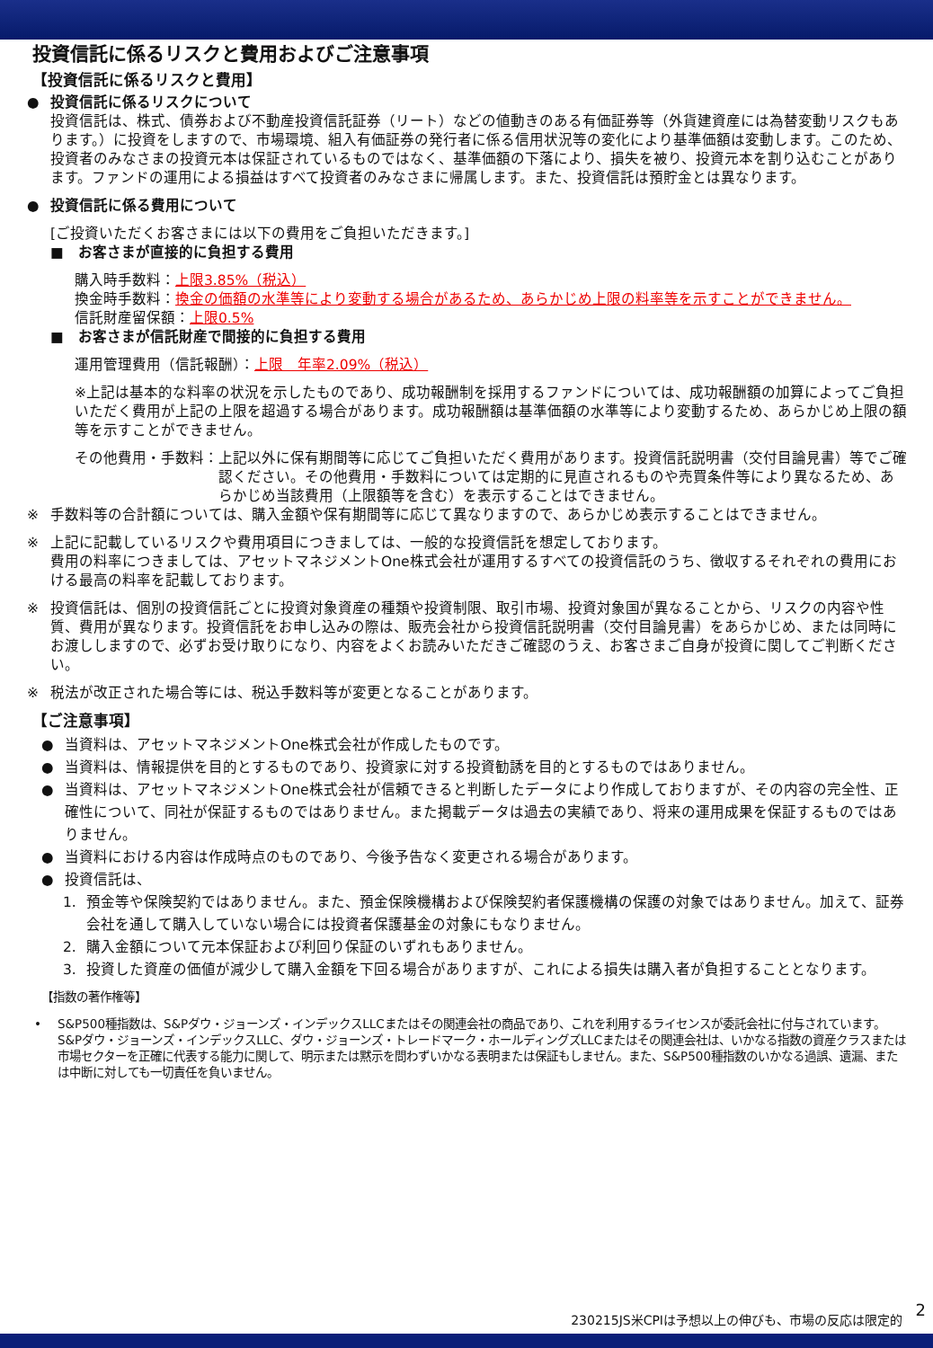投資信託に係るリスクと費用およびご注意事項
【投資信託に係るリスクと費用】
● 投資信託に係るリスクについて
投資信託は、株式、債券および不動産投資信託証券（リート）などの値動きのある有価証券等（外貨建資産には為替変動リスクもあります。）に投資をしますので、市場環境、組入有価証券の発行者に係る信用状況等の変化により基準価額は変動します。このため、投資者のみなさまの投資元本は保証されているものではなく、基準価額の下落により、損失を被り、投資元本を割り込むことがあります。ファンドの運用による損益はすべて投資者のみなさまに帰属します。また、投資信託は預貯金とは異なります。
● 投資信託に係る費用について
[ご投資いただくお客さまには以下の費用をご負担いただきます。]
■　お客さまが直接的に負担する費用
購入時手数料：上限3.85%（税込）
換金時手数料：換金の価額の水準等により変動する場合があるため、あらかじめ上限の料率等を示すことができません。
信託財産留保額：上限0.5%
■　お客さまが信託財産で間接的に負担する費用
運用管理費用（信託報酬）：上限　年率2.09%（税込）
※上記は基本的な料率の状況を示したものであり、成功報酬制を採用するファンドについては、成功報酬額の加算によってご負担いただく費用が上記の上限を超過する場合があります。成功報酬額は基準価額の水準等により変動するため、あらかじめ上限の額等を示すことができません。
その他費用・手数料： 上記以外に保有期間等に応じてご負担いただく費用があります。投資信託説明書（交付目論見書）等でご確認ください。その他費用・手数料については定期的に見直されるものや売買条件等により異なるため、あらかじめ当該費用（上限額等を含む）を表示することはできません。
※ 手数料等の合計額については、購入金額や保有期間等に応じて異なりますので、あらかじめ表示することはできません。
※ 上記に記載しているリスクや費用項目につきましては、一般的な投資信託を想定しております。
費用の料率につきましては、アセットマネジメントOne株式会社が運用するすべての投資信託のうち、徴収するそれぞれの費用における最高の料率を記載しております。
※ 投資信託は、個別の投資信託ごとに投資対象資産の種類や投資制限、取引市場、投資対象国が異なることから、リスクの内容や性質、費用が異なります。投資信託をお申し込みの際は、販売会社から投資信託説明書（交付目論見書）をあらかじめ、または同時にお渡ししますので、必ずお受け取りになり、内容をよくお読みいただきご確認のうえ、お客さまご自身が投資に関してご判断ください。
※ 税法が改正された場合等には、税込手数料等が変更となることがあります。
【ご注意事項】
● 当資料は、アセットマネジメントOne株式会社が作成したものです。
● 当資料は、情報提供を目的とするものであり、投資家に対する投資勧誘を目的とするものではありません。
● 当資料は、アセットマネジメントOne株式会社が信頼できると判断したデータにより作成しておりますが、その内容の完全性、正確性について、同社が保証するものではありません。また掲載データは過去の実績であり、将来の運用成果を保証するものではありません。
● 当資料における内容は作成時点のものであり、今後予告なく変更される場合があります。
● 投資信託は、
1. 預金等や保険契約ではありません。また、預金保険機構および保険契約者保護機構の保護の対象ではありません。加えて、証券会社を通して購入していない場合には投資者保護基金の対象にもなりません。
2. 購入金額について元本保証および利回り保証のいずれもありません。
3. 投資した資産の価値が減少して購入金額を下回る場合がありますが、これによる損失は購入者が負担することとなります。
【指数の著作権等】
• S&P500種指数は、S&Pダウ・ジョーンズ・インデックスLLCまたはその関連会社の商品であり、これを利用するライセンスが委託会社に付与されています。S&Pダウ・ジョーンズ・インデックスLLC、ダウ・ジョーンズ・トレードマーク・ホールディングズLLCまたはその関連会社は、いかなる指数の資産クラスまたは市場セクターを正確に代表する能力に関して、明示または黙示を問わずいかなる表明または保証もしません。また、S&P500種指数のいかなる過誤、遺漏、または中断に対しても一切責任を負いません。
230215JS米CPIは予想以上の伸びも、市場の反応は限定的
2